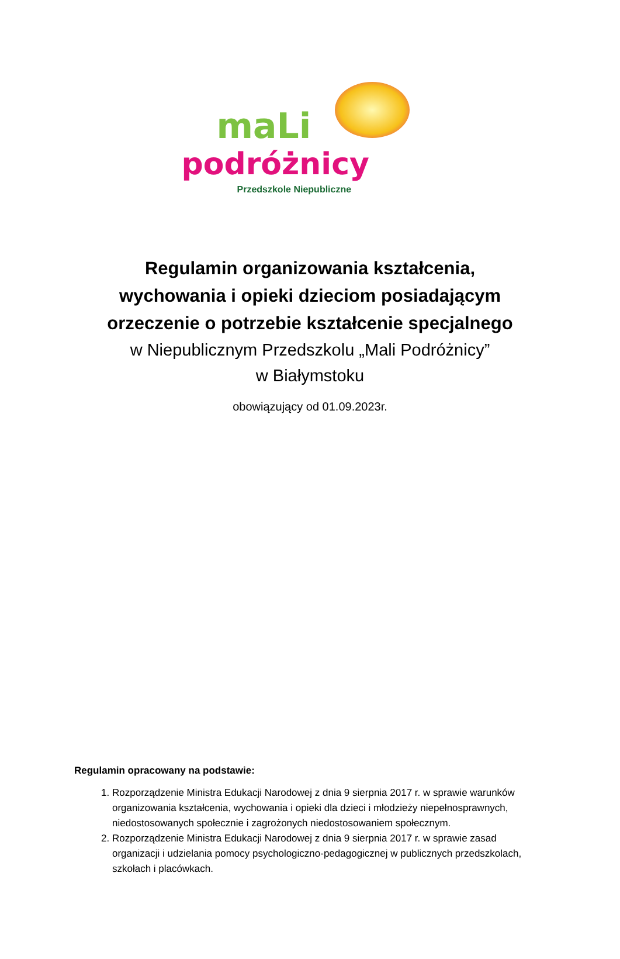maLi
podróżnicy
Przedszkole Niepubliczne
Regulamin organizowania kształcenia,
wychowania i opieki dzieciom posiadającym
orzeczenie o potrzebie kształcenie specjalnego
w Niepublicznym Przedszkolu „Mali Podróżnicy”
w Białymstoku
obowiązujący od 01.09.2023r.
Regulamin opracowany na podstawie:
1. Rozporządzenie Ministra Edukacji Narodowej z dnia 9 sierpnia 2017 r. w sprawie warunków organizowania kształcenia, wychowania i opieki dla dzieci i młodzieży niepełnosprawnych, niedostosowanych społecznie i zagrożonych niedostosowaniem społecznym.
2. Rozporządzenie Ministra Edukacji Narodowej z dnia 9 sierpnia 2017 r. w sprawie zasad organizacji i udzielania pomocy psychologiczno-pedagogicznej w publicznych przedszkolach, szkołach i placówkach.